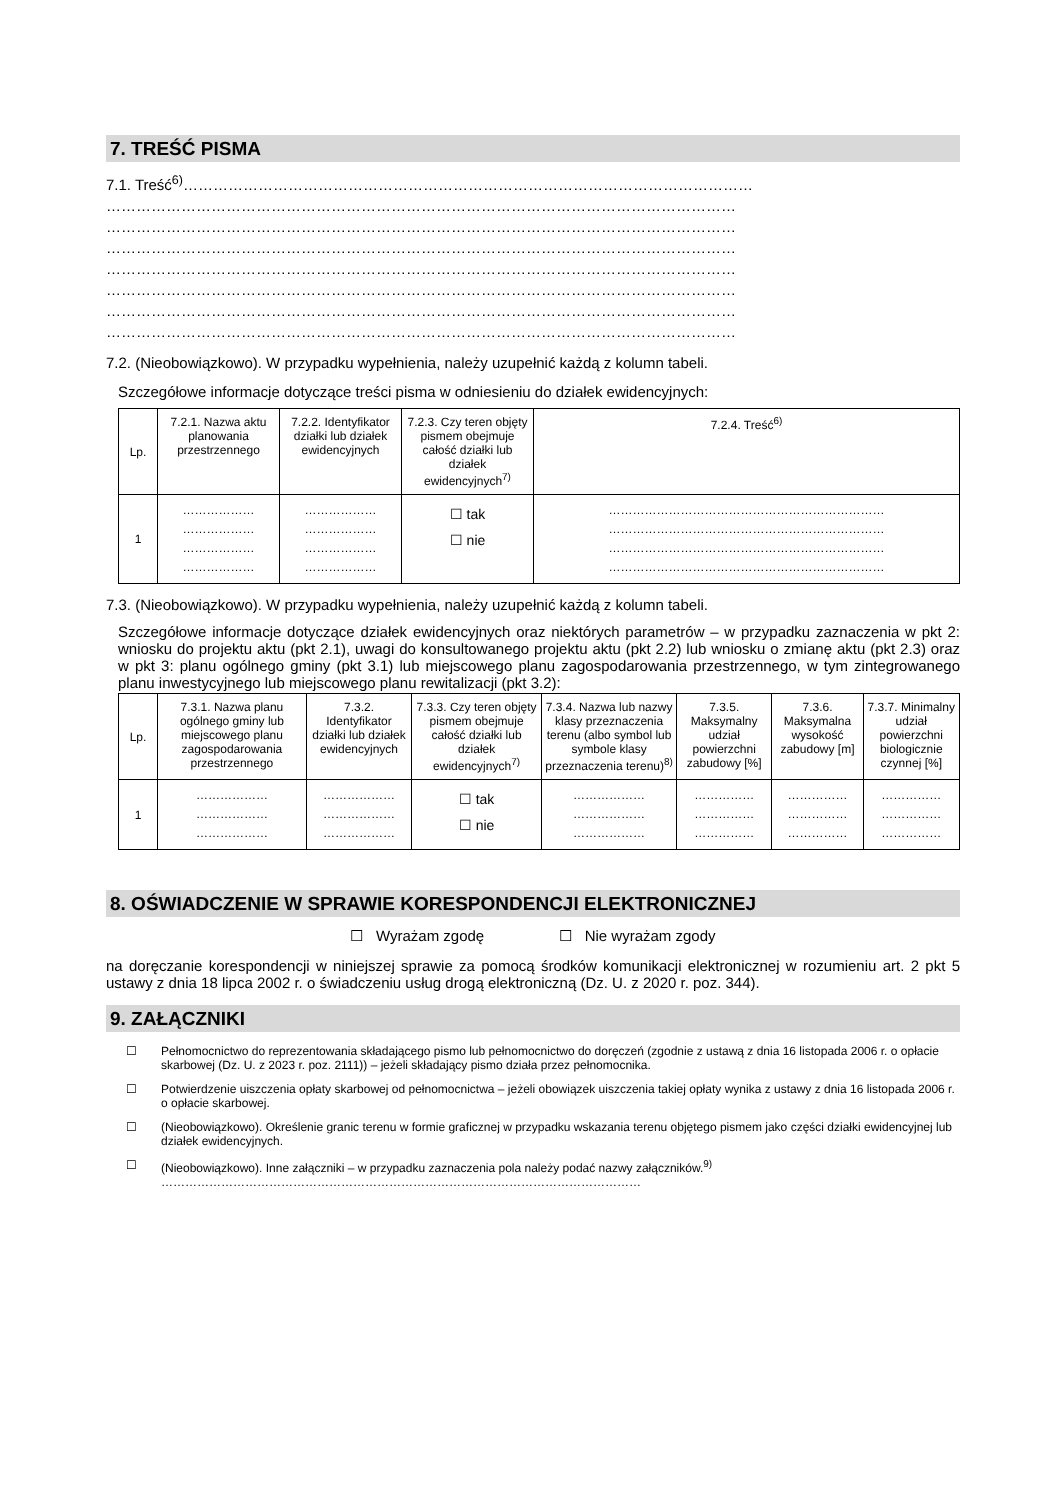7. TREŚĆ PISMA
7.1. Treść<sup>6)</sup>……………………………………………………………………………………………………
………………………………………………………………………………………………………………
………………………………………………………………………………………………………………
………………………………………………………………………………………………………………
………………………………………………………………………………………………………………
………………………………………………………………………………………………………………
………………………………………………………………………………………………………………
………………………………………………………………………………………………………………
7.2. (Nieobowiązkowo). W przypadku wypełnienia, należy uzupełnić każdą z kolumn tabeli.
Szczegółowe informacje dotyczące treści pisma w odniesieniu do działek ewidencyjnych:
| Lp. | 7.2.1. Nazwa aktu planowania przestrzennego | 7.2.2. Identyfikator działki lub działek ewidencyjnych | 7.2.3. Czy teren objęty pismem obejmuje całość działki lub działek ewidencyjnych<sup>7)</sup> | 7.2.4. Treść<sup>6)</sup> |
| --- | --- | --- | --- | --- |
| 1 | ……………… ……………… ……………… ……………… | ……………… ……………… ……………… ……………… | ☐ tak ☐ nie | …………………………………………………………… …………………………………………………………… …………………………………………………………… …………………………………………………………… |
7.3. (Nieobowiązkowo). W przypadku wypełnienia, należy uzupełnić każdą z kolumn tabeli.
Szczegółowe informacje dotyczące działek ewidencyjnych oraz niektórych parametrów – w przypadku zaznaczenia w pkt 2: wniosku do projektu aktu (pkt 2.1), uwagi do konsultowanego projektu aktu (pkt 2.2) lub wniosku o zmianę aktu (pkt 2.3) oraz w pkt 3: planu ogólnego gminy (pkt 3.1) lub miejscowego planu zagospodarowania przestrzennego, w tym zintegrowanego planu inwestycyjnego lub miejscowego planu rewitalizacji (pkt 3.2):
| Lp. | 7.3.1. Nazwa planu ogólnego gminy lub miejscowego planu zagospodarowania przestrzennego | 7.3.2. Identyfikator działki lub działek ewidencyjnych | 7.3.3. Czy teren objęty pismem obejmuje całość działki lub działek ewidencyjnych<sup>7)</sup> | 7.3.4. Nazwa lub nazwy klasy przeznaczenia terenu (albo symbol lub symbole klasy przeznaczenia terenu)<sup>8)</sup> | 7.3.5. Maksymalny udział powierzchni zabudowy [%] | 7.3.6. Maksymalna wysokość zabudowy [m] | 7.3.7. Minimalny udział powierzchni biologicznie czynnej [%] |
| --- | --- | --- | --- | --- | --- | --- | --- |
| 1 | ……………… ……………… ……………… | ……………… ……………… ……………… | ☐ tak ☐ nie | ……………… ……………… ……………… | …………… …………… …………… | …………… …………… …………… | …………… …………… …………… |
8. OŚWIADCZENIE W SPRAWIE KORESPONDENCJI ELEKTRONICZNEJ
☐ Wyrażam zgodę ☐ Nie wyrażam zgody
na doręczanie korespondencji w niniejszej sprawie za pomocą środków komunikacji elektronicznej w rozumieniu art. 2 pkt 5 ustawy z dnia 18 lipca 2002 r. o świadczeniu usług drogą elektroniczną (Dz. U. z 2020 r. poz. 344).
9. ZAŁĄCZNIKI
☐ Pełnomocnictwo do reprezentowania składającego pismo lub pełnomocnictwo do doręczeń (zgodnie z ustawą z dnia 16 listopada 2006 r. o opłacie skarbowej (Dz. U. z 2023 r. poz. 2111)) – jeżeli składający pismo działa przez pełnomocnika.
☐ Potwierdzenie uiszczenia opłaty skarbowej od pełnomocnictwa – jeżeli obowiązek uiszczenia takiej opłaty wynika z ustawy z dnia 16 listopada 2006 r. o opłacie skarbowej.
☐ (Nieobowiązkowo). Określenie granic terenu w formie graficznej w przypadku wskazania terenu objętego pismem jako części działki ewidencyjnej lub działek ewidencyjnych.
☐ (Nieobowiązkowo). Inne załączniki – w przypadku zaznaczenia pola należy podać nazwy załączników.<sup>9)</sup>
…………………………………………………………………………………………………………